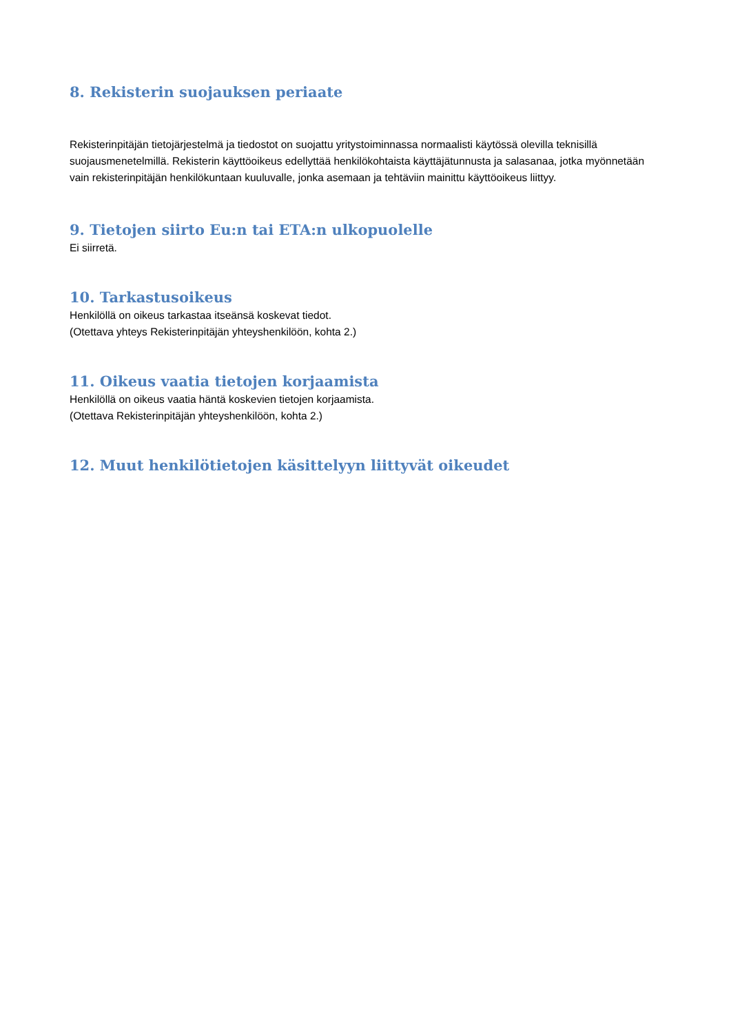8. Rekisterin suojauksen periaate
Rekisterinpitäjän tietojärjestelmä ja tiedostot on suojattu yritystoiminnassa normaalisti käytössä olevilla teknisillä suojausmenetelmillä. Rekisterin käyttöoikeus edellyttää henkilökohtaista käyttäjätunnusta ja salasanaa, jotka myönnetään vain rekisterinpitäjän henkilökuntaan kuuluvalle, jonka asemaan ja tehtäviin mainittu käyttöoikeus liittyy.
9. Tietojen siirto Eu:n tai ETA:n ulkopuolelle
Ei siirretä.
10. Tarkastusoikeus
Henkilöllä on oikeus tarkastaa itseänsä koskevat tiedot.
(Otettava yhteys Rekisterinpitäjän yhteyshenkilöön, kohta 2.)
11. Oikeus vaatia tietojen korjaamista
Henkilöllä on oikeus vaatia häntä koskevien tietojen korjaamista.
(Otettava Rekisterinpitäjän yhteyshenkilöön, kohta 2.)
12. Muut henkilötietojen käsittelyyn liittyvät oikeudet